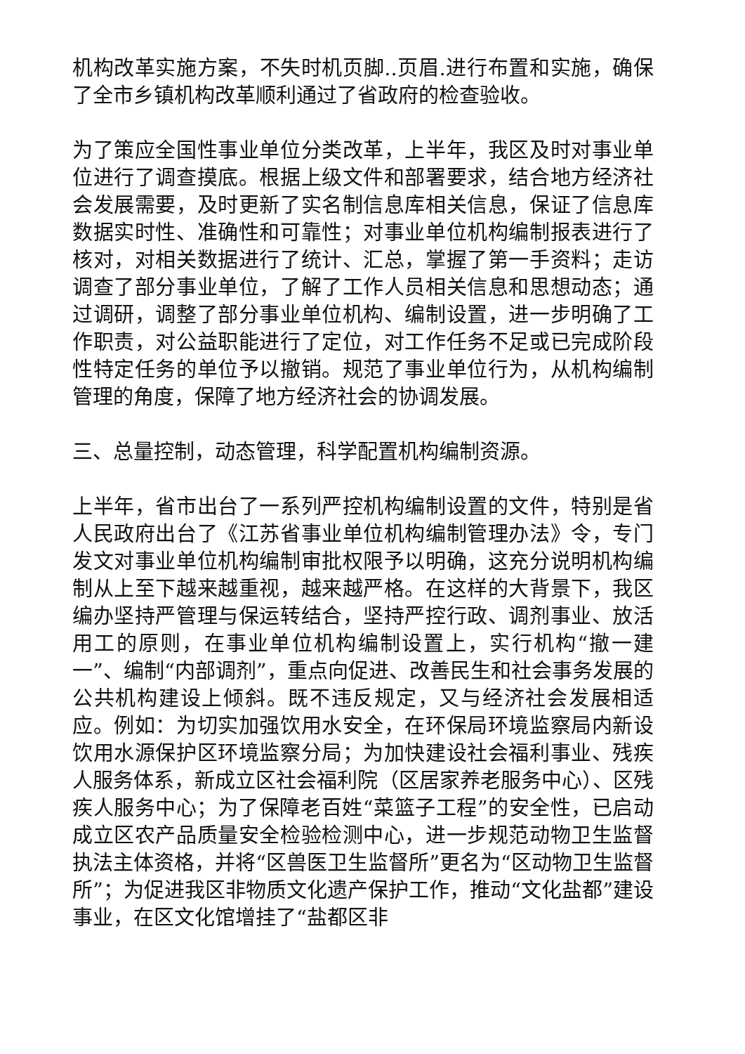机构改革实施方案，不失时机页脚..页眉.进行布置和实施，确保了全市乡镇机构改革顺利通过了省政府的检查验收。
为了策应全国性事业单位分类改革，上半年，我区及时对事业单位进行了调查摸底。根据上级文件和部署要求，结合地方经济社会发展需要，及时更新了实名制信息库相关信息，保证了信息库数据实时性、准确性和可靠性；对事业单位机构编制报表进行了核对，对相关数据进行了统计、汇总，掌握了第一手资料；走访调查了部分事业单位，了解了工作人员相关信息和思想动态；通过调研，调整了部分事业单位机构、编制设置，进一步明确了工作职责，对公益职能进行了定位，对工作任务不足或已完成阶段性特定任务的单位予以撤销。规范了事业单位行为，从机构编制管理的角度，保障了地方经济社会的协调发展。
三、总量控制，动态管理，科学配置机构编制资源。
上半年，省市出台了一系列严控机构编制设置的文件，特别是省人民政府出台了《江苏省事业单位机构编制管理办法》令，专门发文对事业单位机构编制审批权限予以明确，这充分说明机构编制从上至下越来越重视，越来越严格。在这样的大背景下，我区编办坚持严管理与保运转结合，坚持严控行政、调剂事业、放活用工的原则，在事业单位机构编制设置上，实行机构“撤一建一”、编制“内部调剂”，重点向促进、改善民生和社会事务发展的公共机构建设上倾斜。既不违反规定，又与经济社会发展相适应。例如：为切实加强饮用水安全，在环保局环境监察局内新设饮用水源保护区环境监察分局；为加快建设社会福利事业、残疾人服务体系，新成立区社会福利院（区居家养老服务中心）、区残疾人服务中心；为了保障老百姓“菜篮子工程”的安全性，已启动成立区农产品质量安全检验检测中心，进一步规范动物卫生监督执法主体资格，并将“区兽医卫生监督所”更名为“区动物卫生监督所”；为促进我区非物质文化遗产保护工作，推动“文化盐都”建设事业，在区文化馆增挂了“盐都区非